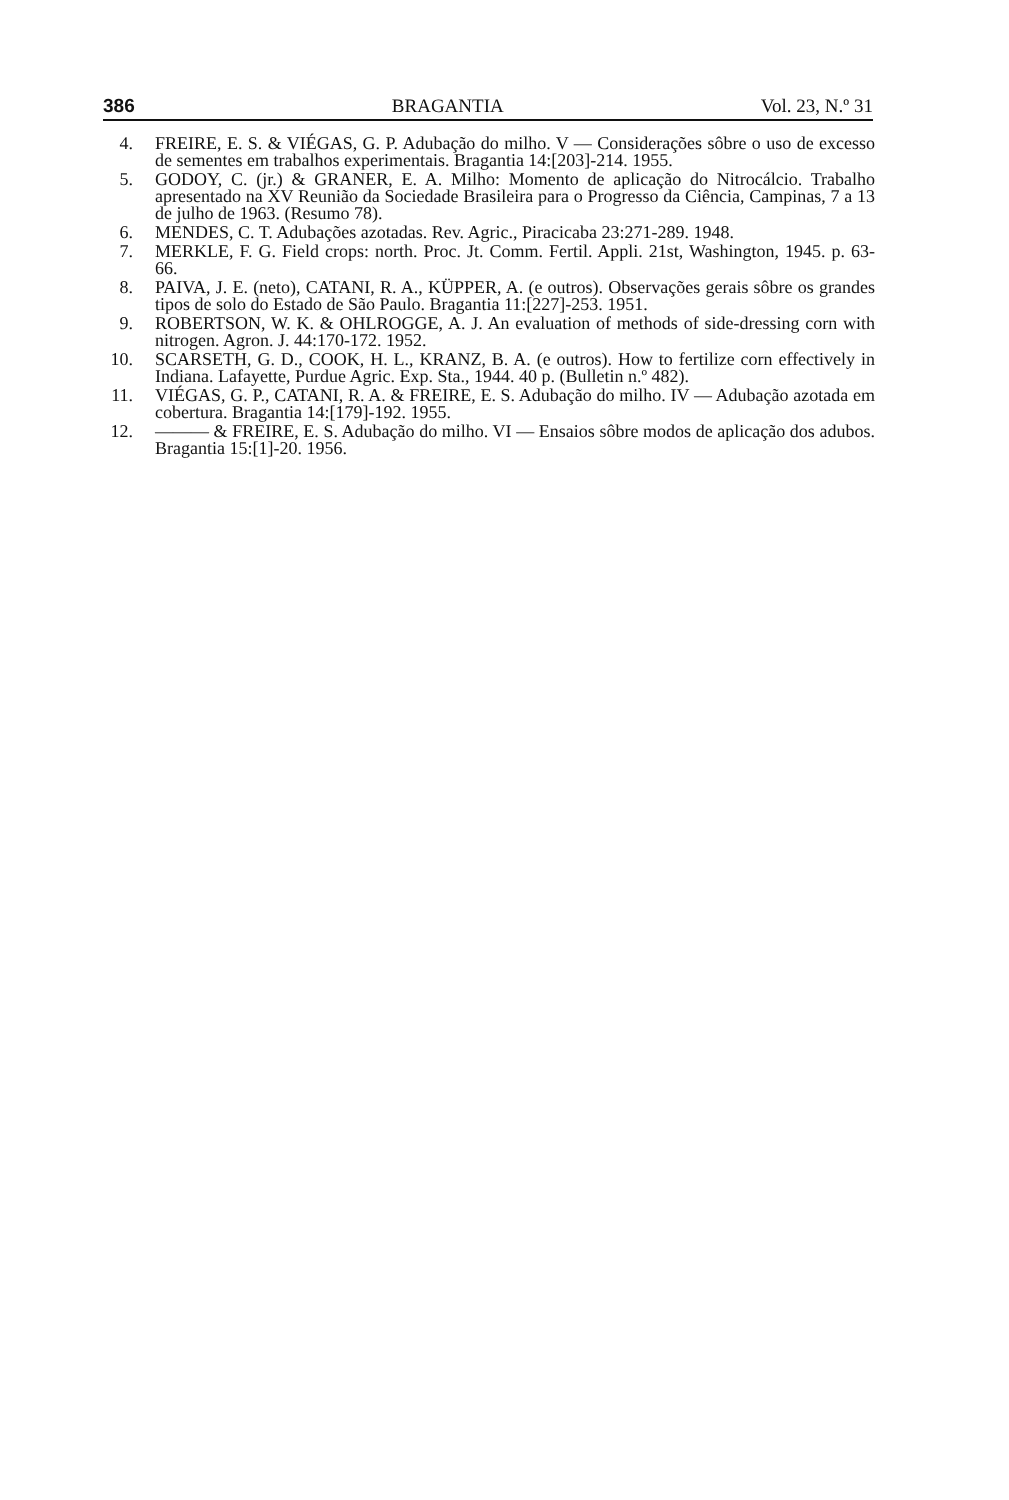386 BRAGANTIA Vol. 23, N.º 31
4. FREIRE, E. S. & VIÉGAS, G. P. Adubação do milho. V — Considerações sôbre o uso de excesso de sementes em trabalhos experimentais. Bragantia 14:[203]-214. 1955.
5. GODOY, C. (jr.) & GRANER, E. A. Milho: Momento de aplicação do Nitrocálcio. Trabalho apresentado na XV Reunião da Sociedade Brasileira para o Progresso da Ciência, Campinas, 7 a 13 de julho de 1963. (Resumo 78).
6. MENDES, C. T. Adubações azotadas. Rev. Agric., Piracicaba 23:271-289. 1948.
7. MERKLE, F. G. Field crops: north. Proc. Jt. Comm. Fertil. Appli. 21st, Washington, 1945. p. 63-66.
8. PAIVA, J. E. (neto), CATANI, R. A., KÜPPER, A. (e outros). Observações gerais sôbre os grandes tipos de solo do Estado de São Paulo. Bragantia 11:[227]-253. 1951.
9. ROBERTSON, W. K. & OHLROGGE, A. J. An evaluation of methods of side-dressing corn with nitrogen. Agron. J. 44:170-172. 1952.
10. SCARSETH, G. D., COOK, H. L., KRANZ, B. A. (e outros). How to fertilize corn effectively in Indiana. Lafayette, Purdue Agric. Exp. Sta., 1944. 40 p. (Bulletin n.º 482).
11. VIÉGAS, G. P., CATANI, R. A. & FREIRE, E. S. Adubação do milho. IV — Adubação azotada em cobertura. Bragantia 14:[179]-192. 1955.
12. ——— & FREIRE, E. S. Adubação do milho. VI — Ensaios sôbre modos de aplicação dos adubos. Bragantia 15:[1]-20. 1956.